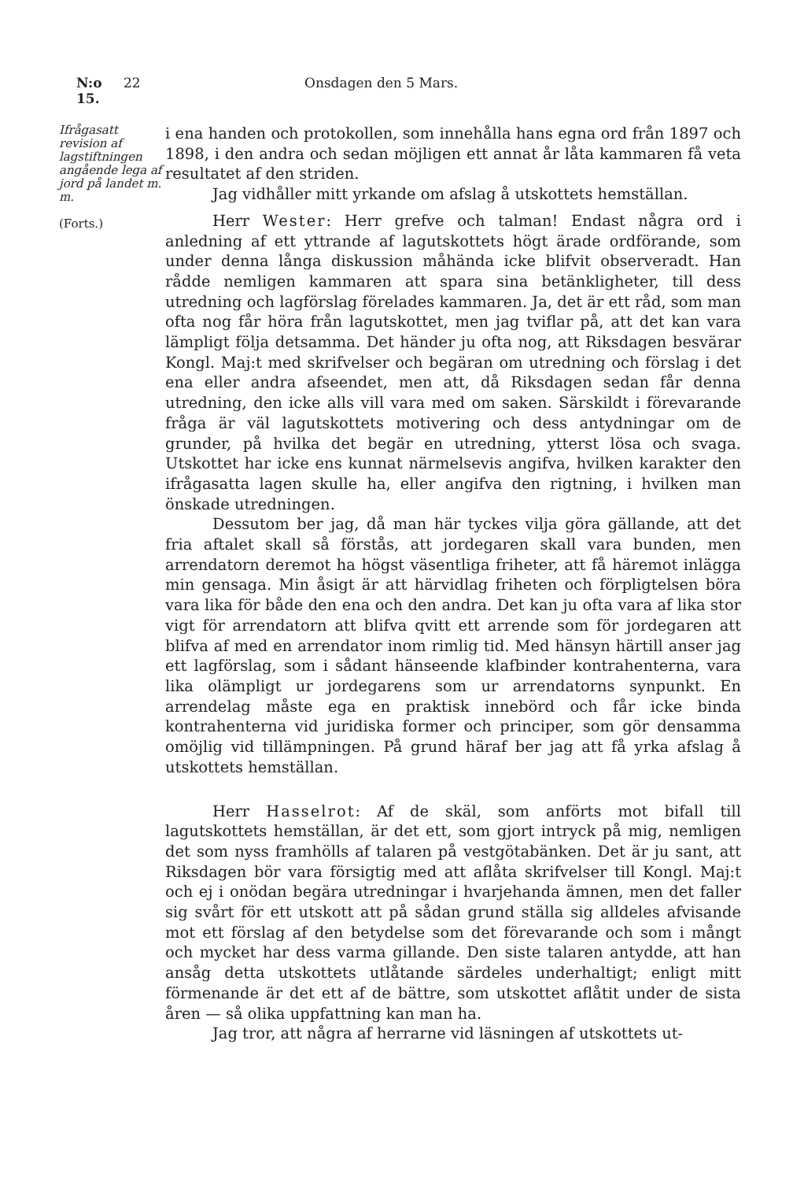N:o 15. 22 Onsdagen den 5 Mars.
Ifrågasatt revision af lagstiftningen angående lega af jord på landet m. m.
(Forts.)
i ena handen och protokollen, som innehålla hans egna ord från 1897 och 1898, i den andra och sedan möjligen ett annat år låta kammaren få veta resultatet af den striden.
Jag vidhåller mitt yrkande om afslag å utskottets hemställan.
Herr Wester: Herr grefve och talman! Endast några ord i anledning af ett yttrande af lagutskottets högt ärade ordförande, som under denna långa diskussion måhända icke blifvit observeradt. Han rådde nemligen kammaren att spara sina betänkligheter, till dess utredning och lagförslag förelades kammaren. Ja, det är ett råd, som man ofta nog får höra från lagutskottet, men jag tviflar på, att det kan vara lämpligt följa detsamma. Det händer ju ofta nog, att Riksdagen besvärar Kongl. Maj:t med skrifvelser och begäran om utredning och förslag i det ena eller andra afseendet, men att, då Riksdagen sedan får denna utredning, den icke alls vill vara med om saken. Särskildt i förevarande fråga är väl lagutskottets motivering och dess antydningar om de grunder, på hvilka det begär en utredning, ytterst lösa och svaga. Utskottet har icke ens kunnat närmelsevis angifva, hvilken karakter den ifrågasatta lagen skulle ha, eller angifva den rigtning, i hvilken man önskade utredningen.
Dessutom ber jag, då man här tyckes vilja göra gällande, att det fria aftalet skall så förstås, att jordegaren skall vara bunden, men arrendatorn deremot ha högst väsentliga friheter, att få häremot inlägga min gensaga. Min åsigt är att härvidlag friheten och förpligtelsen böra vara lika för både den ena och den andra. Det kan ju ofta vara af lika stor vigt för arrendatorn att blifva qvitt ett arrende som för jordegaren att blifva af med en arrendator inom rimlig tid. Med hänsyn härtill anser jag ett lagförslag, som i sådant hänseende klafbinder kontrahenterna, vara lika olämpligt ur jordegarens som ur arrendatorns synpunkt. En arrendelag måste ega en praktisk innebörd och får icke binda kontrahenterna vid juridiska former och principer, som gör densamma omöjlig vid tillämpningen. På grund häraf ber jag att få yrka afslag å utskottets hemställan.
Herr Hasselrot: Af de skäl, som anförts mot bifall till lagutskottets hemställan, är det ett, som gjort intryck på mig, nemligen det som nyss framhölls af talaren på vestgötabänken. Det är ju sant, att Riksdagen bör vara försigtig med att aflåta skrifvelser till Kongl. Maj:t och ej i onödan begära utredningar i hvarjehanda ämnen, men det faller sig svårt för ett utskott att på sådan grund ställa sig alldeles afvisande mot ett förslag af den betydelse som det förevarande och som i mångt och mycket har dess varma gillande. Den siste talaren antydde, att han ansåg detta utskottets utlåtande särdeles underhaltigt; enligt mitt förmenande är det ett af de bättre, som utskottet aflåtit under de sista åren — så olika uppfattning kan man ha.
Jag tror, att några af herrarne vid läsningen af utskottets ut-